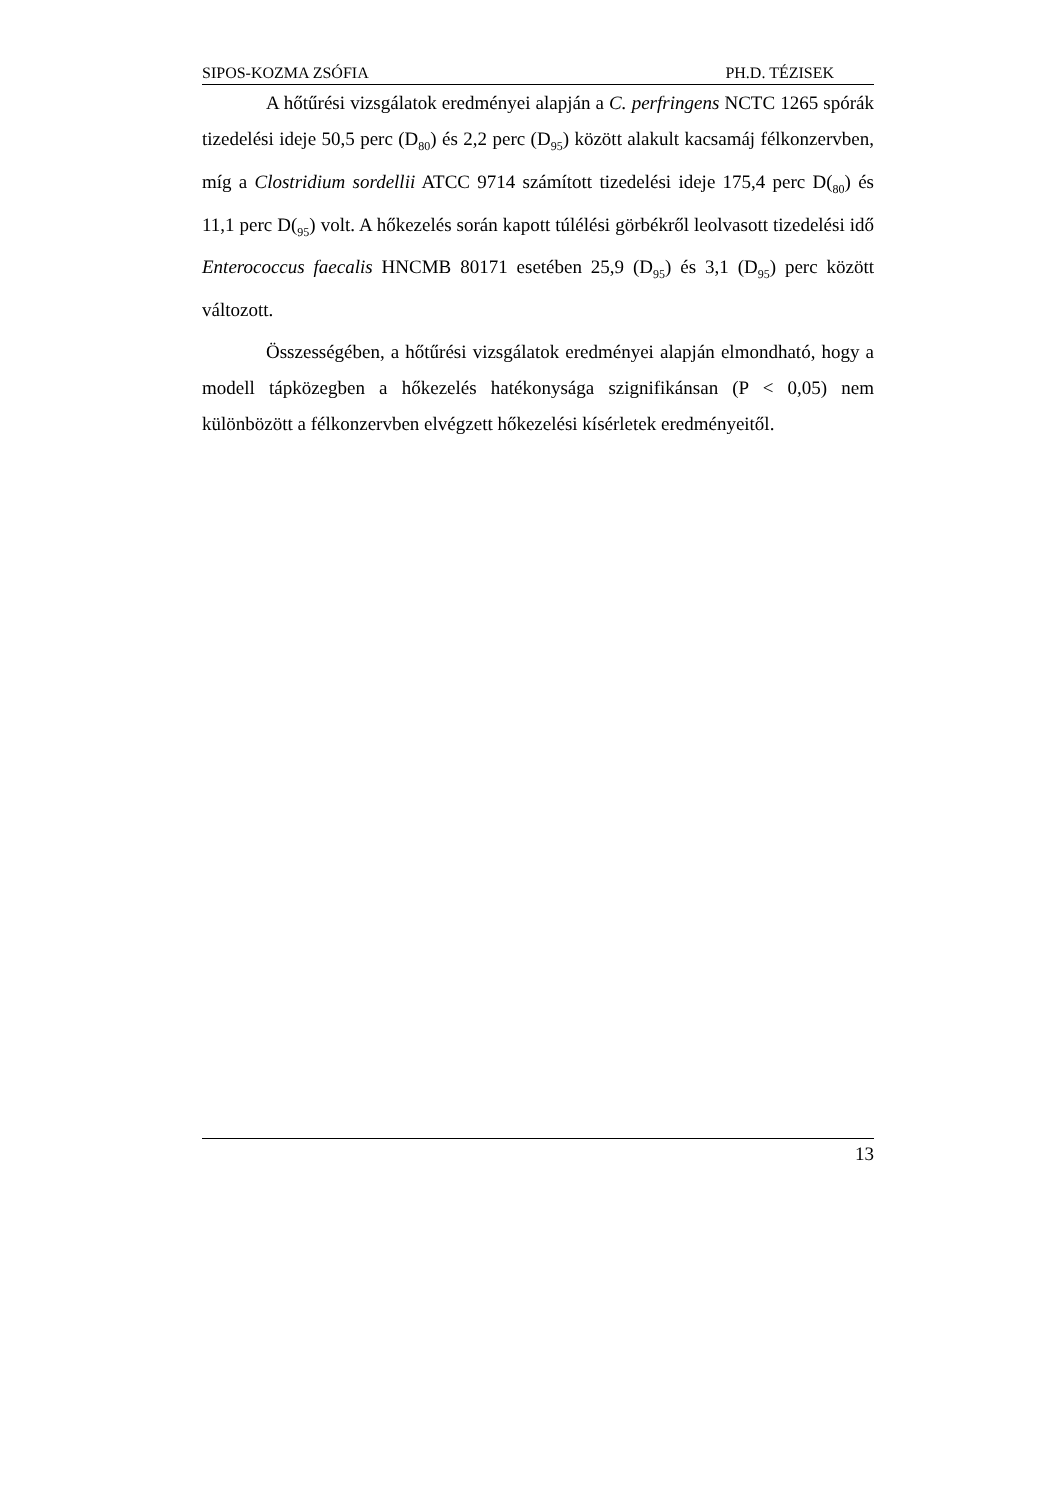SIPOS-KOZMA ZSÓFIA PH.D. TÉZISEK
A hőtűrési vizsgálatok eredményei alapján a C. perfringens NCTC 1265 spórák tizedelési ideje 50,5 perc (D<sub>80</sub>) és 2,2 perc (D<sub>95</sub>) között alakult kacsamáj félkonzervben, míg a Clostridium sordellii ATCC 9714 számított tizedelési ideje 175,4 perc D(<sub>80</sub>) és 11,1 perc D(<sub>95</sub>) volt. A hőkezelés során kapott túlélési görbékről leolvasott tizedelési idő Enterococcus faecalis HNCMB 80171 esetében 25,9 (D<sub>95</sub>) és 3,1 (D<sub>95</sub>) perc között változott.
Összességében, a hőtűrési vizsgálatok eredményei alapján elmondható, hogy a modell tápközegben a hőkezelés hatékonysága szignifikánsan (P < 0,05) nem különbözött a félkonzervben elvégzett hőkezelési kísérletek eredményeitől.
13